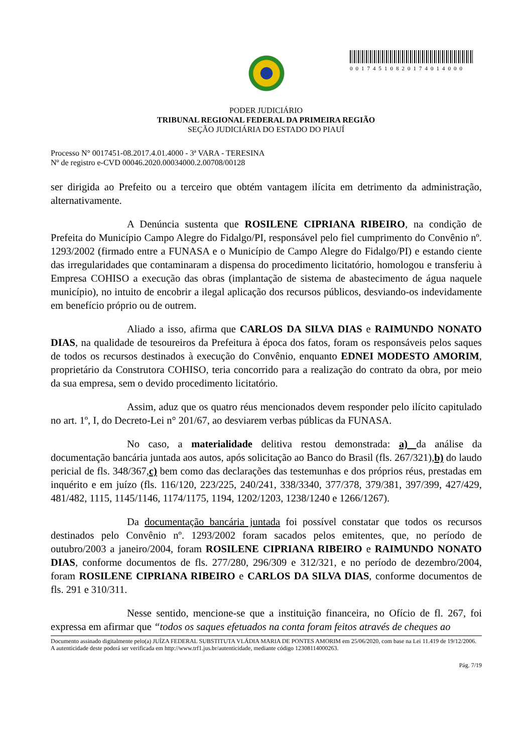00174510820174014000
PODER JUDICIÁRIO
TRIBUNAL REGIONAL FEDERAL DA PRIMEIRA REGIÃO
SEÇÃO JUDICIÁRIA DO ESTADO DO PIAUÍ
Processo N° 0017451-08.2017.4.01.4000 - 3ª VARA - TERESINA
Nº de registro e-CVD 00046.2020.00034000.2.00708/00128
ser dirigida ao Prefeito ou a terceiro que obtém vantagem ilícita em detrimento da administração, alternativamente.
A Denúncia sustenta que ROSILENE CIPRIANA RIBEIRO, na condição de Prefeita do Município Campo Alegre do Fidalgo/PI, responsável pelo fiel cumprimento do Convênio nº. 1293/2002 (firmado entre a FUNASA e o Município de Campo Alegre do Fidalgo/PI) e estando ciente das irregularidades que contaminaram a dispensa do procedimento licitatório, homologou e transferiu à Empresa COHISO a execução das obras (implantação de sistema de abastecimento de água naquele município), no intuito de encobrir a ilegal aplicação dos recursos públicos, desviando-os indevidamente em benefício próprio ou de outrem.
Aliado a isso, afirma que CARLOS DA SILVA DIAS e RAIMUNDO NONATO DIAS, na qualidade de tesoureiros da Prefeitura à época dos fatos, foram os responsáveis pelos saques de todos os recursos destinados à execução do Convênio, enquanto EDNEI MODESTO AMORIM, proprietário da Construtora COHISO, teria concorrido para a realização do contrato da obra, por meio da sua empresa, sem o devido procedimento licitatório.
Assim, aduz que os quatro réus mencionados devem responder pelo ilícito capitulado no art. 1º, I, do Decreto-Lei n° 201/67, ao desviarem verbas públicas da FUNASA.
No caso, a materialidade delitiva restou demonstrada: a) da análise da documentação bancária juntada aos autos, após solicitação ao Banco do Brasil (fls. 267/321),b) do laudo pericial de fls. 348/367,c) bem como das declarações das testemunhas e dos próprios réus, prestadas em inquérito e em juízo (fls. 116/120, 223/225, 240/241, 338/3340, 377/378, 379/381, 397/399, 427/429, 481/482, 1115, 1145/1146, 1174/1175, 1194, 1202/1203, 1238/1240 e 1266/1267).
Da documentação bancária juntada foi possível constatar que todos os recursos destinados pelo Convênio nº. 1293/2002 foram sacados pelos emitentes, que, no período de outubro/2003 a janeiro/2004, foram ROSILENE CIPRIANA RIBEIRO e RAIMUNDO NONATO DIAS, conforme documentos de fls. 277/280, 296/309 e 312/321, e no período de dezembro/2004, foram ROSILENE CIPRIANA RIBEIRO e CARLOS DA SILVA DIAS, conforme documentos de fls. 291 e 310/311.
Nesse sentido, mencione-se que a instituição financeira, no Ofício de fl. 267, foi expressa em afirmar que “todos os saques efetuados na conta foram feitos através de cheques ao
Documento assinado digitalmente pelo(a) JUÍZA FEDERAL SUBSTITUTA VLÁDIA MARIA DE PONTES AMORIM em 25/06/2020, com base na Lei 11.419 de 19/12/2006.
A autenticidade deste poderá ser verificada em http://www.trf1.jus.br/autenticidade, mediante código 12308114000263.
Pág. 7/19